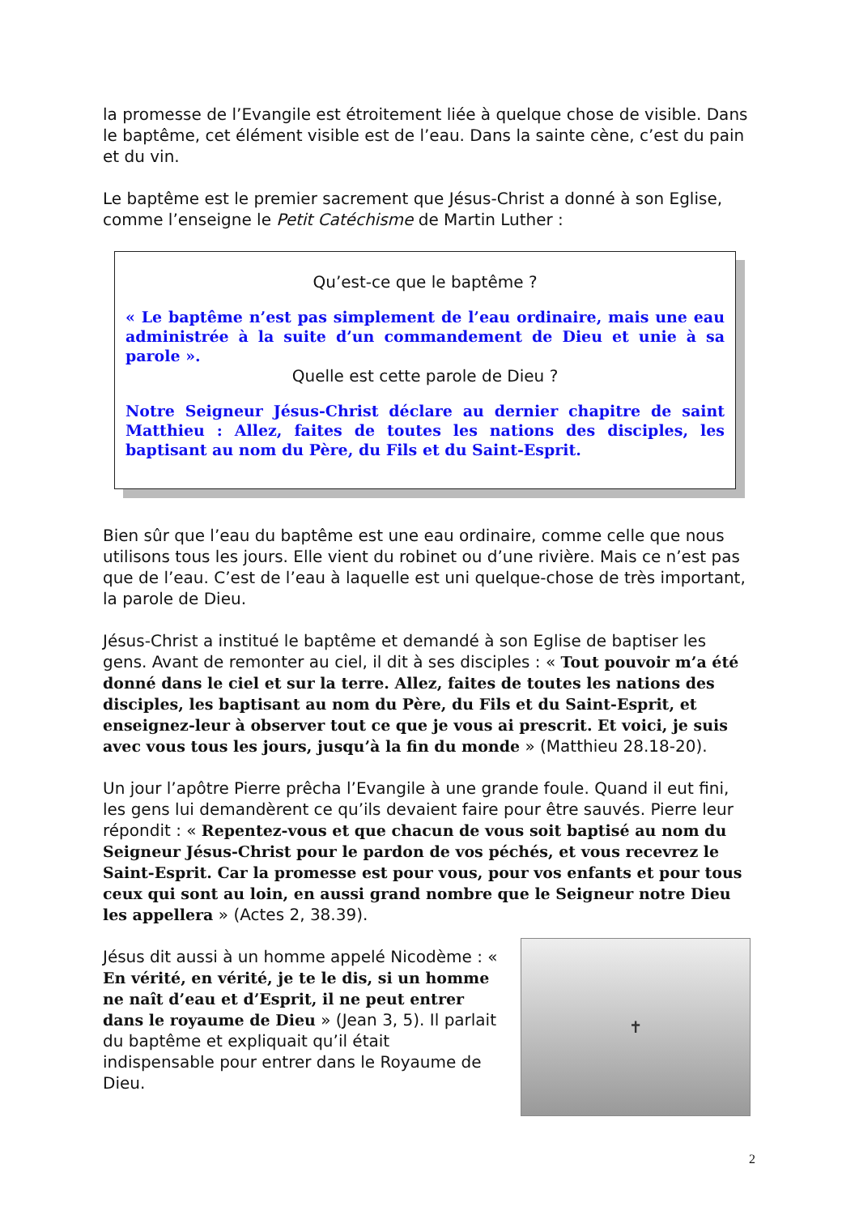la promesse de l’Evangile est étroitement liée à quelque chose de visible. Dans le baptême, cet élément visible est de l’eau. Dans la sainte cène, c’est du pain et du vin.
Le baptême est le premier sacrement que Jésus-Christ a donné à son Eglise, comme l’enseigne le Petit Catéchisme de Martin Luther :
Qu’est-ce que le baptême ?
« Le baptême n’est pas simplement de l’eau ordinaire, mais une eau administrée à la suite d’un commandement de Dieu et unie à sa parole ».
Quelle est cette parole de Dieu ?
Notre Seigneur Jésus-Christ déclare au dernier chapitre de saint Matthieu : Allez, faites de toutes les nations des disciples, les baptisant au nom du Père, du Fils et du Saint-Esprit.
Bien sûr que l’eau du baptême est une eau ordinaire, comme celle que nous utilisons tous les jours. Elle vient du robinet ou d’une rivière. Mais ce n’est pas que de l’eau. C’est de l’eau à laquelle est uni quelque-chose de très important, la parole de Dieu.
Jésus-Christ a institué le baptême et demandé à son Eglise de baptiser les gens. Avant de remonter au ciel, il dit à ses disciples : « Tout pouvoir m’a été donné dans le ciel et sur la terre. Allez, faites de toutes les nations des disciples, les baptisant au nom du Père, du Fils et du Saint-Esprit, et enseignez-leur à observer tout ce que je vous ai prescrit. Et voici, je suis avec vous tous les jours, jusqu’à la fin du monde » (Matthieu 28.18-20).
Un jour l’apôtre Pierre prêcha l’Evangile à une grande foule. Quand il eut fini, les gens lui demandèrent ce qu’ils devaient faire pour être sauvés. Pierre leur répondit : « Repentez-vous et que chacun de vous soit baptisé au nom du Seigneur Jésus-Christ pour le pardon de vos péchés, et vous recevrez le Saint-Esprit. Car la promesse est pour vous, pour vos enfants et pour tous ceux qui sont au loin, en aussi grand nombre que le Seigneur notre Dieu les appellera » (Actes 2, 38.39).
Jésus dit aussi à un homme appelé Nicodème : « En vérité, en vérité, je te le dis, si un homme ne naît d’eau et d’Esprit, il ne peut entrer dans le royaume de Dieu » (Jean 3, 5). Il parlait du baptême et expliquait qu’il était indispensable pour entrer dans le Royaume de Dieu.
✝
2